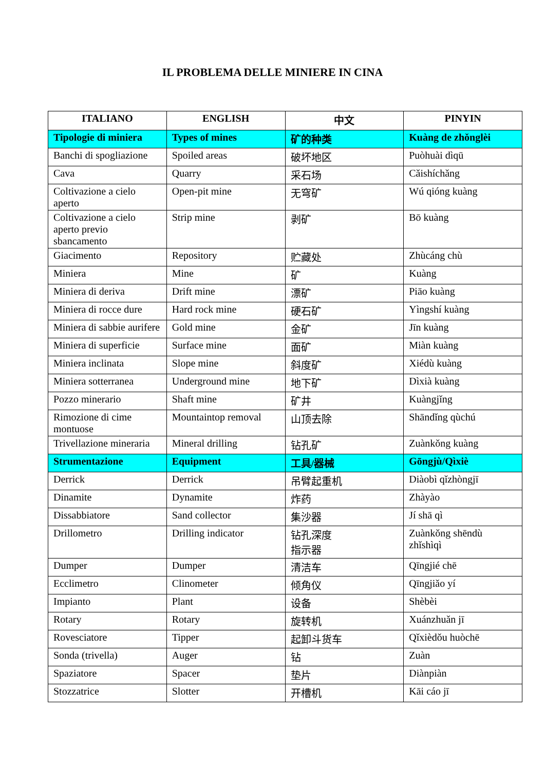IL PROBLEMA DELLE MINIERE IN CINA
| ITALIANO | ENGLISH | 中文 | PINYIN |
| --- | --- | --- | --- |
| Tipologie di miniera | Types of mines | 矿的种类 | Kuàng de zhǒnglèi |
| Banchi di spogliazione | Spoiled areas | 破坏地区 | Puòhuài dìqū |
| Cava | Quarry | 采石场 | Cǎishíchǎng |
| Coltivazione a cielo aperto | Open-pit mine | 无穹矿 | Wú qióng kuàng |
| Coltivazione a cielo aperto previo sbancamento | Strip mine | 剥矿 | Bō kuàng |
| Giacimento | Repository | 贮藏处 | Zhùcáng chù |
| Miniera | Mine | 矿 | Kuàng |
| Miniera di deriva | Drift mine | 漂矿 | Piāo kuàng |
| Miniera di rocce dure | Hard rock mine | 硬石矿 | Yìngshí kuàng |
| Miniera di sabbie aurifere | Gold mine | 金矿 | Jīn kuàng |
| Miniera di superficie | Surface mine | 面矿 | Miàn kuàng |
| Miniera inclinata | Slope mine | 斜度矿 | Xiédù kuàng |
| Miniera sotterranea | Underground mine | 地下矿 | Dìxià kuàng |
| Pozzo minerario | Shaft mine | 矿井 | Kuàngjǐng |
| Rimozione di cime montuose | Mountaintop removal | 山顶去除 | Shāndǐng qùchú |
| Trivellazione mineraria | Mineral drilling | 钻孔矿 | Zuànkǒng kuàng |
| Strumentazione | Equipment | 工具/器械 | Gōngjù/Qìxiè |
| Derrick | Derrick | 吊臂起重机 | Diàobì qǐzhòngjī |
| Dinamite | Dynamite | 炸药 | Zhàyào |
| Dissabbiatore | Sand collector | 集沙器 | Jí shā qì |
| Drillometro | Drilling indicator | 钻孔深度 指示器 | Zuànkǒng shēndù zhǐshìqì |
| Dumper | Dumper | 清洁车 | Qīngjié chē |
| Ecclimetro | Clinometer | 倾角仪 | Qīngjiǎo yí |
| Impianto | Plant | 设备 | Shèbèi |
| Rotary | Rotary | 旋转机 | Xuánzhuǎn jī |
| Rovesciatore | Tipper | 起卸斗货车 | Qǐxièdǒu huòchē |
| Sonda (trivella) | Auger | 钻 | Zuàn |
| Spaziatore | Spacer | 垫片 | Diànpiàn |
| Stozzatrice | Slotter | 开槽机 | Kāi cáo jī |